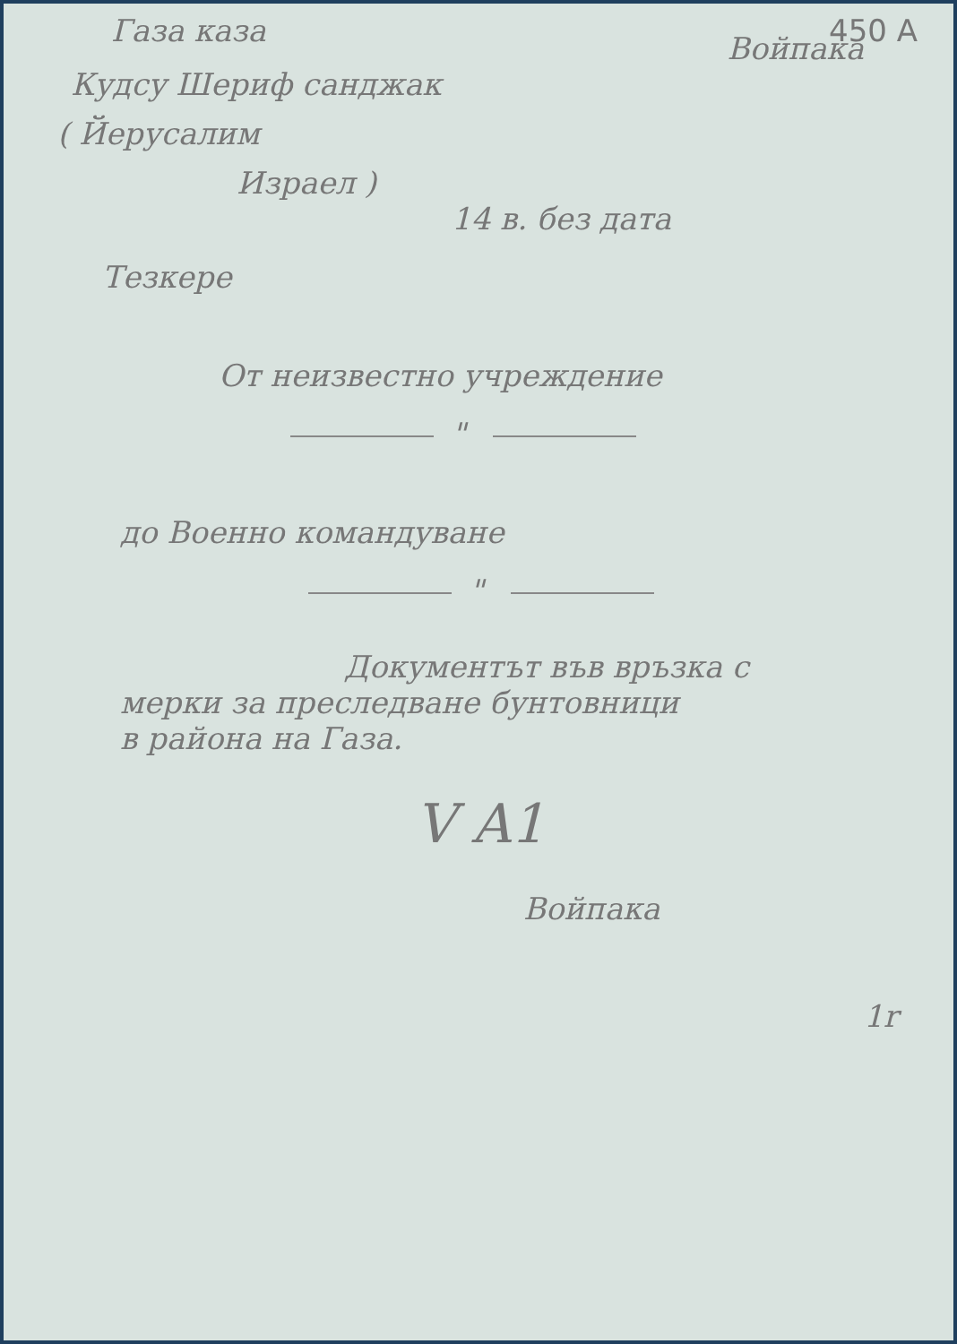Газа каза 450 A
Войпака
Кудсу Шериф санджак
( Йерусалим
Израел )
14 в. без дата
Тезкере
От неизвестно учреждение
"
до Военно командуване
"
Документът във връзка с
мерки за преследване бунтовници
в района на Газа.
V A1
Войпака
1r